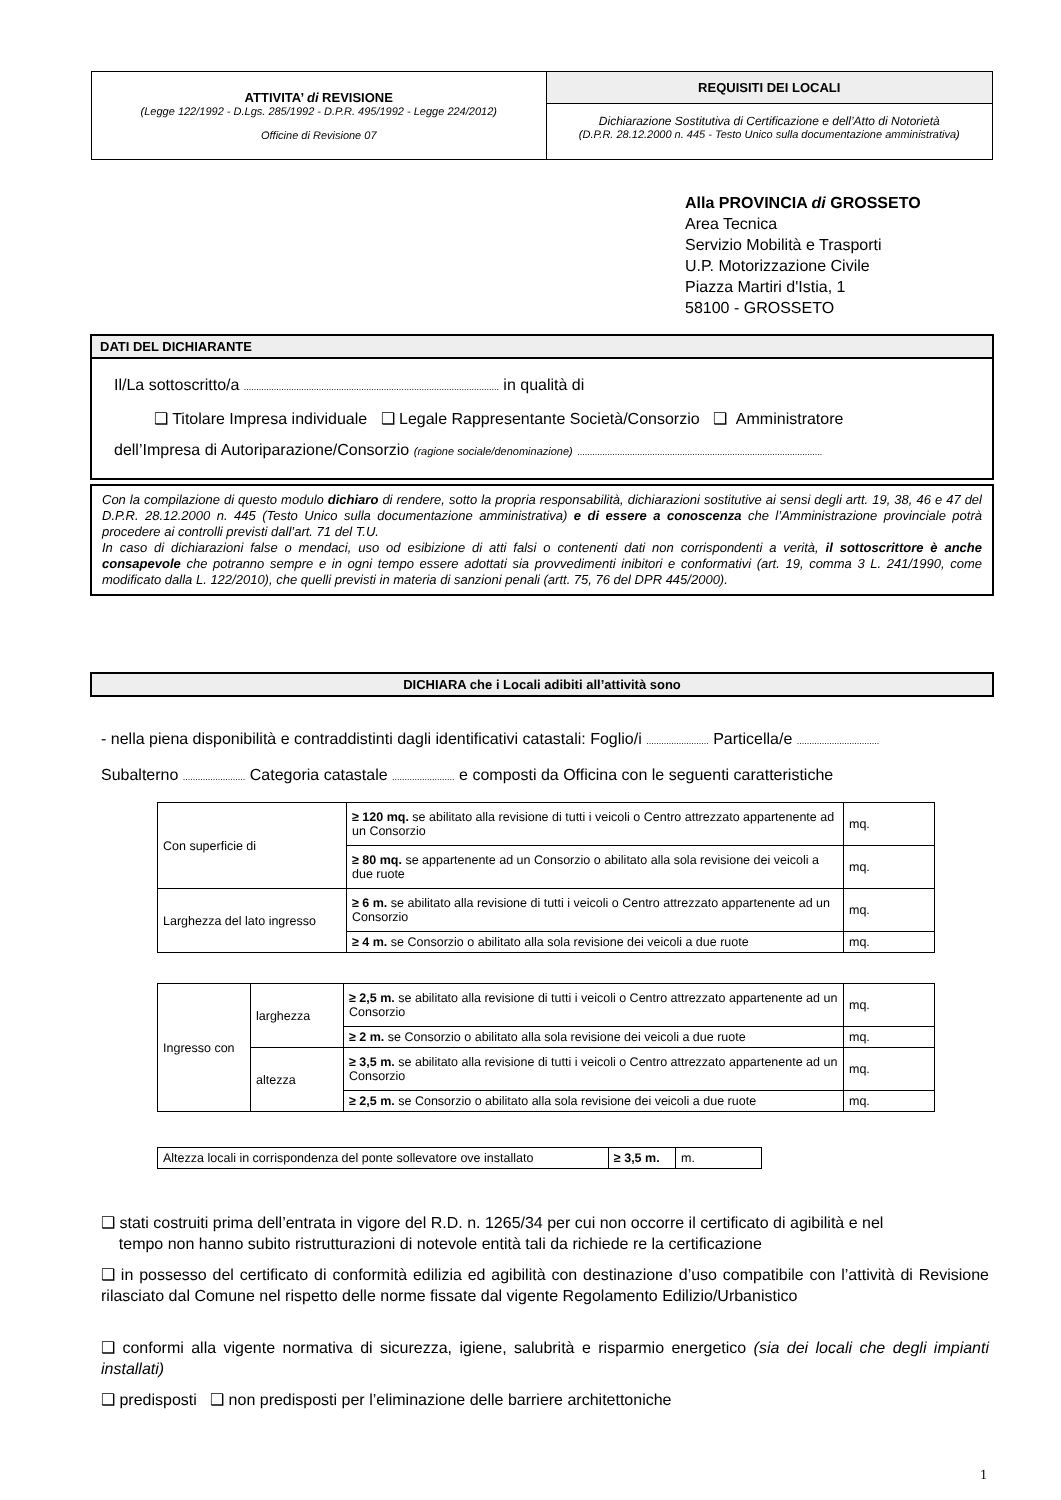ATTIVITA’ di REVISIONE
(Legge 122/1992 - D.Lgs. 285/1992 - D.P.R. 495/1992 - Legge 224/2012)
Officine di Revisione 07
REQUISITI DEI LOCALI
Dichiarazione Sostitutiva di Certificazione e dell’Atto di Notorietà
(D.P.R. 28.12.2000 n. 445 - Testo Unico sulla documentazione amministrativa)
Alla PROVINCIA di GROSSETO
Area Tecnica
Servizio Mobilità e Trasporti
U.P. Motorizzazione Civile
Piazza Martiri d'Istia, 1
58100 - GROSSETO
DATI DEL DICHIARANTE
Il/La sottoscritto/a ...................................................................................................... in qualità di
❑ Titolare Impresa individuale ❑ Legale Rappresentante Società/Consorzio ❑ Amministratore
dell’Impresa di Autoriparazione/Consorzio (ragione sociale/denominazione) ..................................................................................................
Con la compilazione di questo modulo dichiaro di rendere, sotto la propria responsabilità, dichiarazioni sostitutive ai sensi degli artt. 19, 38, 46 e 47 del D.P.R. 28.12.2000 n. 445 (Testo Unico sulla documentazione amministrativa) e di essere a conoscenza che l’Amministrazione provinciale potrà procedere ai controlli previsti dall’art. 71 del T.U.
In caso di dichiarazioni false o mendaci, uso od esibizione di atti falsi o contenenti dati non corrispondenti a verità, il sottoscrittore è anche consapevole che potranno sempre e in ogni tempo essere adottati sia provvedimenti inibitori e conformativi (art. 19, comma 3 L. 241/1990, come modificato dalla L. 122/2010), che quelli previsti in materia di sanzioni penali (artt. 75, 76 del DPR 445/2000).
DICHIARA che i Locali adibiti all’attività sono
- nella piena disponibilità e contraddistinti dagli identificativi catastali: Foglio/i ......................... Particella/e .................................
Subalterno ......................... Categoria catastale ......................... e composti da Officina con le seguenti caratteristiche
| Con superficie di | ≥ 120 mq. se abilitato alla revisione di tutti i veicoli o Centro attrezzato appartenente ad un Consorzio | mq. |
| | ≥ 80 mq. se appartenente ad un Consorzio o abilitato alla sola revisione dei veicoli a due ruote | mq. |
| Larghezza del lato ingresso | ≥ 6 m. se abilitato alla revisione di tutti i veicoli o Centro attrezzato appartenente ad un Consorzio | mq. |
| | ≥ 4 m. se Consorzio o abilitato alla sola revisione dei veicoli a due ruote | mq. |
| Ingresso con | larghezza | ≥ 2,5 m. se abilitato alla revisione di tutti i veicoli o Centro attrezzato appartenente ad un Consorzio | mq. |
| | | ≥ 2 m. se Consorzio o abilitato alla sola revisione dei veicoli a due ruote | mq. |
| | altezza | ≥ 3,5 m. se abilitato alla revisione di tutti i veicoli o Centro attrezzato appartenente ad un Consorzio | mq. |
| | | ≥ 2,5 m. se Consorzio o abilitato alla sola revisione dei veicoli a due ruote | mq. |
| Altezza locali in corrispondenza del ponte sollevatore ove installato | ≥ 3,5 m. | m. |
❑ stati costruiti prima dell’entrata in vigore del R.D. n. 1265/34 per cui non occorre il certificato di agibilità e nel
tempo non hanno subito ristrutturazioni di notevole entità tali da richiede re la certificazione
❑ in possesso del certificato di conformità edilizia ed agibilità con destinazione d’uso compatibile con l’attività di Revisione rilasciato dal Comune nel rispetto delle norme fissate dal vigente Regolamento Edilizio/Urbanistico
❑ conformi alla vigente normativa di sicurezza, igiene, salubrità e risparmio energetico (sia dei locali che degli impianti installati)
❑ predisposti ❑ non predisposti per l’eliminazione delle barriere architettoniche
1